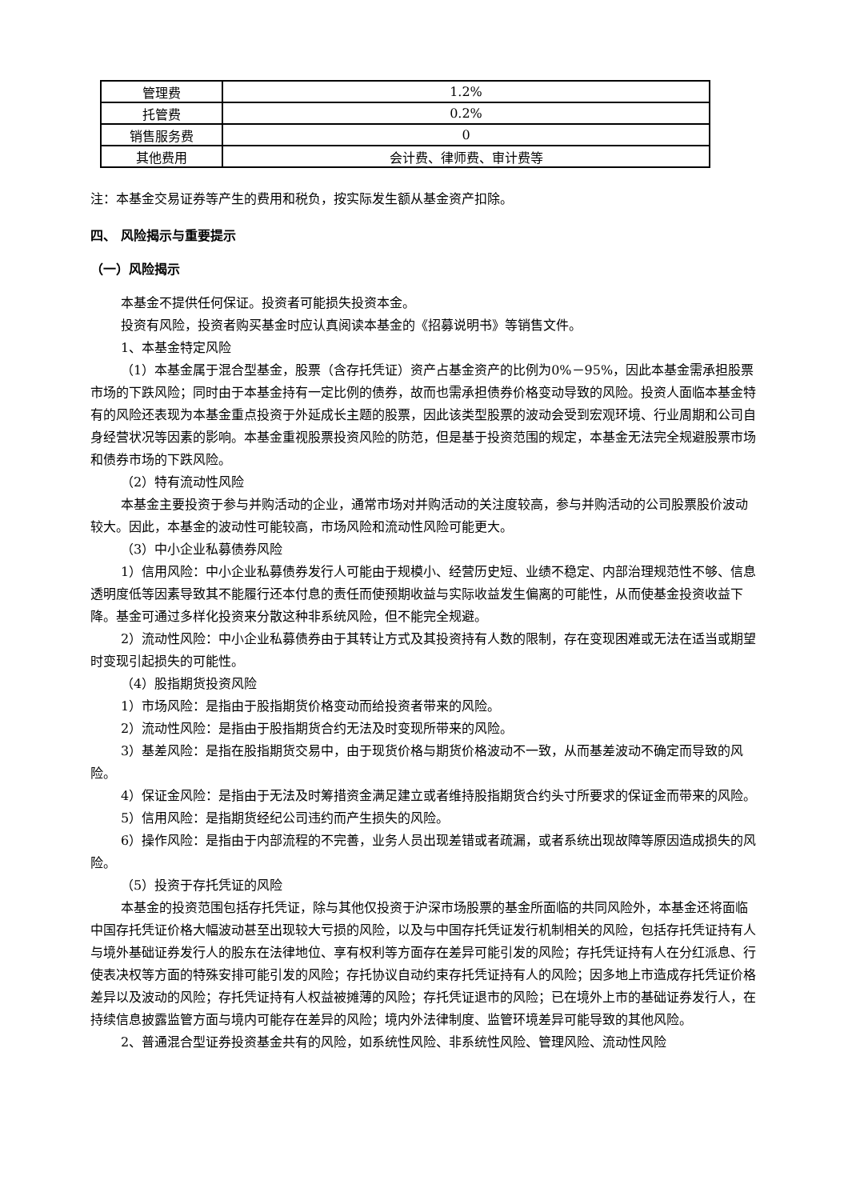| 管理费 | 1.2% |
| 托管费 | 0.2% |
| 销售服务费 | 0 |
| 其他费用 | 会计费、律师费、审计费等 |
注：本基金交易证券等产生的费用和税负，按实际发生额从基金资产扣除。
四、 风险揭示与重要提示
（一）风险揭示
本基金不提供任何保证。投资者可能损失投资本金。
投资有风险，投资者购买基金时应认真阅读本基金的《招募说明书》等销售文件。
1、本基金特定风险
（1）本基金属于混合型基金，股票（含存托凭证）资产占基金资产的比例为0%－95%，因此本基金需承担股票市场的下跌风险；同时由于本基金持有一定比例的债券，故而也需承担债券价格变动导致的风险。投资人面临本基金特有的风险还表现为本基金重点投资于外延成长主题的股票，因此该类型股票的波动会受到宏观环境、行业周期和公司自身经营状况等因素的影响。本基金重视股票投资风险的防范，但是基于投资范围的规定，本基金无法完全规避股票市场和债券市场的下跌风险。
（2）特有流动性风险
本基金主要投资于参与并购活动的企业，通常市场对并购活动的关注度较高，参与并购活动的公司股票股价波动较大。因此，本基金的波动性可能较高，市场风险和流动性风险可能更大。
（3）中小企业私募债券风险
1）信用风险：中小企业私募债券发行人可能由于规模小、经营历史短、业绩不稳定、内部治理规范性不够、信息透明度低等因素导致其不能履行还本付息的责任而使预期收益与实际收益发生偏离的可能性，从而使基金投资收益下降。基金可通过多样化投资来分散这种非系统风险，但不能完全规避。
2）流动性风险：中小企业私募债券由于其转让方式及其投资持有人数的限制，存在变现困难或无法在适当或期望时变现引起损失的可能性。
（4）股指期货投资风险
1）市场风险：是指由于股指期货价格变动而给投资者带来的风险。
2）流动性风险：是指由于股指期货合约无法及时变现所带来的风险。
3）基差风险：是指在股指期货交易中，由于现货价格与期货价格波动不一致，从而基差波动不确定而导致的风险。
4）保证金风险：是指由于无法及时筹措资金满足建立或者维持股指期货合约头寸所要求的保证金而带来的风险。
5）信用风险：是指期货经纪公司违约而产生损失的风险。
6）操作风险：是指由于内部流程的不完善，业务人员出现差错或者疏漏，或者系统出现故障等原因造成损失的风险。
（5）投资于存托凭证的风险
本基金的投资范围包括存托凭证，除与其他仅投资于沪深市场股票的基金所面临的共同风险外，本基金还将面临中国存托凭证价格大幅波动甚至出现较大亏损的风险，以及与中国存托凭证发行机制相关的风险，包括存托凭证持有人与境外基础证券发行人的股东在法律地位、享有权利等方面存在差异可能引发的风险；存托凭证持有人在分红派息、行使表决权等方面的特殊安排可能引发的风险；存托协议自动约束存托凭证持有人的风险；因多地上市造成存托凭证价格差异以及波动的风险；存托凭证持有人权益被摊薄的风险；存托凭证退市的风险；已在境外上市的基础证券发行人，在持续信息披露监管方面与境内可能存在差异的风险；境内外法律制度、监管环境差异可能导致的其他风险。
2、普通混合型证券投资基金共有的风险，如系统性风险、非系统性风险、管理风险、流动性风险